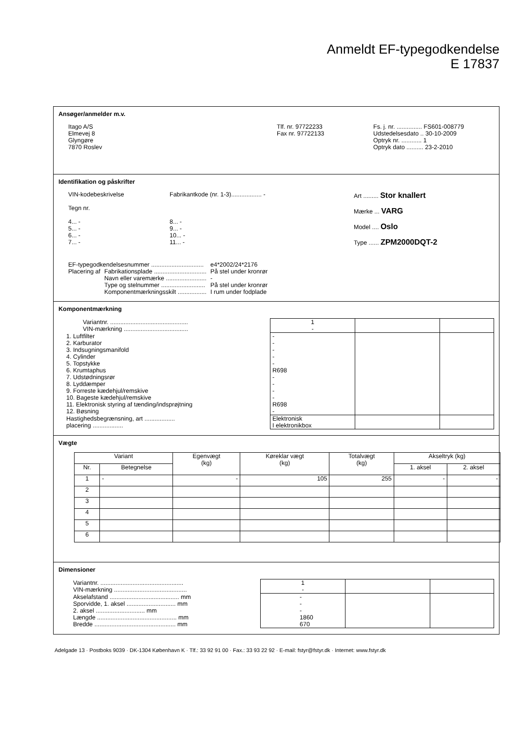Anmeldt EF-typegodkendelse
E 17837
Ansøger/anmelder m.v.
| Itago A/S Elmevej 8 Glyngøre 7870 Roslev | Tlf. nr. 97722233 Fax nr. 97722133 | Fs. j. nr. ............... FS601-008779 Udstedelsesdato .. 30-10-2009 Optryk nr. ............ 1 Optryk dato .......... 23-2-2010 |
Identifikation og påskrifter
| VIN-kodebeskrivelse Tegn nr. 4... - 5... - 6... - 7... - | Fabrikantkode (nr. 1-3).................. - 8... - 9... - 10... - 11... - | Art ......... Stor knallert Mærke ... VARG Model .... Oslo Type ...... ZPM2000DQT-2 |
| EF-typegodkendelsesnummer ............................... | | e4*2002/24*2176 |
| Placering af | Fabrikationsplade ............................... | På stel under kronrør |
| | Navn eller varemærke ........................ | - |
| | Type og stelnummer .......................... | På stel under kronrør |
| | Komponentmærkningsskilt ................. | I rum under fodplade |
Komponentmærkning
| Variantnr. .............................................. VIN-mærkning ...................................... | 1 - | | |
| 1. Luftfilter 2. Karburator 3. Indsugningsmanifold 4. Cylinder 5. Topstykke 6. Krumtaphus 7. Udstødningsrør 8. Lyddæmper 9. Forreste kædehjul/remskive 10. Bageste kædehjul/remskive 11. Elektronisk styring af tænding/indsprøjtning 12. Bøsning | - - - - - R698 - - - - R698 - | | |
| Hastighedsbegrænsning, art .................. placering .................. | Elektronisk I elektronikbox | | |
Vægte
| Variant | | Egenvægt (kg) | Køreklar vægt (kg) | Totalvægt (kg) | Akseltryk (kg) | |
| --- | --- | --- | --- | --- | --- | --- |
| Nr. | Betegnelse | | | | 1. aksel | 2. aksel |
| 1 | - | - | 105 | 255 | - | - |
| 2 | | | | | | |
| 3 | | | | | | |
| 4 | | | | | | |
| 5 | | | | | | |
| 6 | | | | | | |
Dimensioner
| Variantnr. ................................................. VIN-mærkning ........................................... | 1 - | | |
| Akselafstand ......................................... mm Sporvidde, 1. aksel ............................. mm 2. aksel ............................. mm Længde ............................................... mm Bredde ................................................ mm | - - - 1860 670 | | |
Adelgade 13 · Postboks 9039 · DK-1304 København K · Tlf.: 33 92 91 00 · Fax.: 33 93 22 92 · E-mail: fstyr@fstyr.dk · Internet: www.fstyr.dk